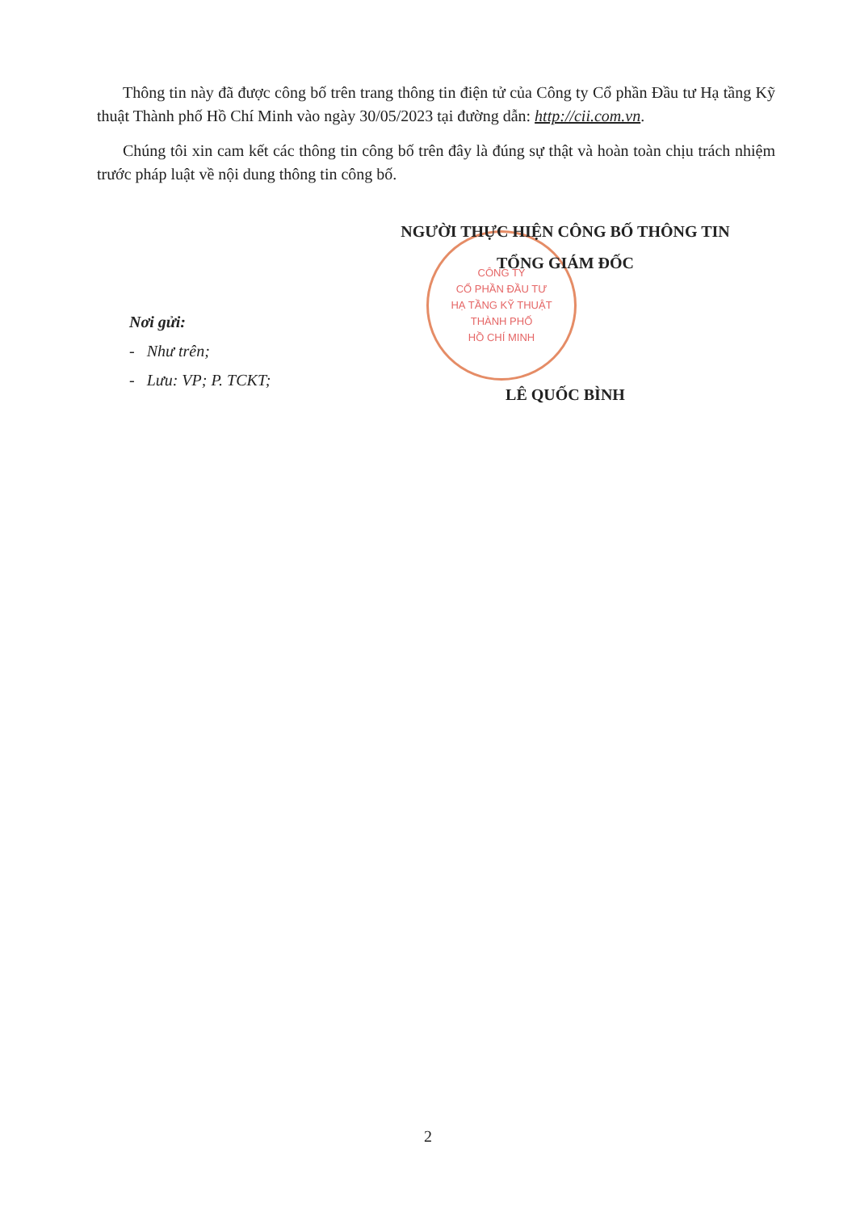Thông tin này đã được công bố trên trang thông tin điện tử của Công ty Cổ phần Đầu tư Hạ tầng Kỹ thuật Thành phố Hồ Chí Minh vào ngày 30/05/2023 tại đường dẫn: http://cii.com.vn.
Chúng tôi xin cam kết các thông tin công bố trên đây là đúng sự thật và hoàn toàn chịu trách nhiệm trước pháp luật về nội dung thông tin công bố.
CÔNG TY
CỔ PHẦN ĐẦU TƯ
HẠ TẦNG KỸ THUẬT
THÀNH PHỐ
HỒ CHÍ MINH
NGƯỜI THỰC HIỆN CÔNG BỐ THÔNG TIN
TỔNG GIÁM ĐỐC
LÊ QUỐC BÌNH
Nơi gửi:
- Như trên;
- Lưu: VP; P. TCKT;
2